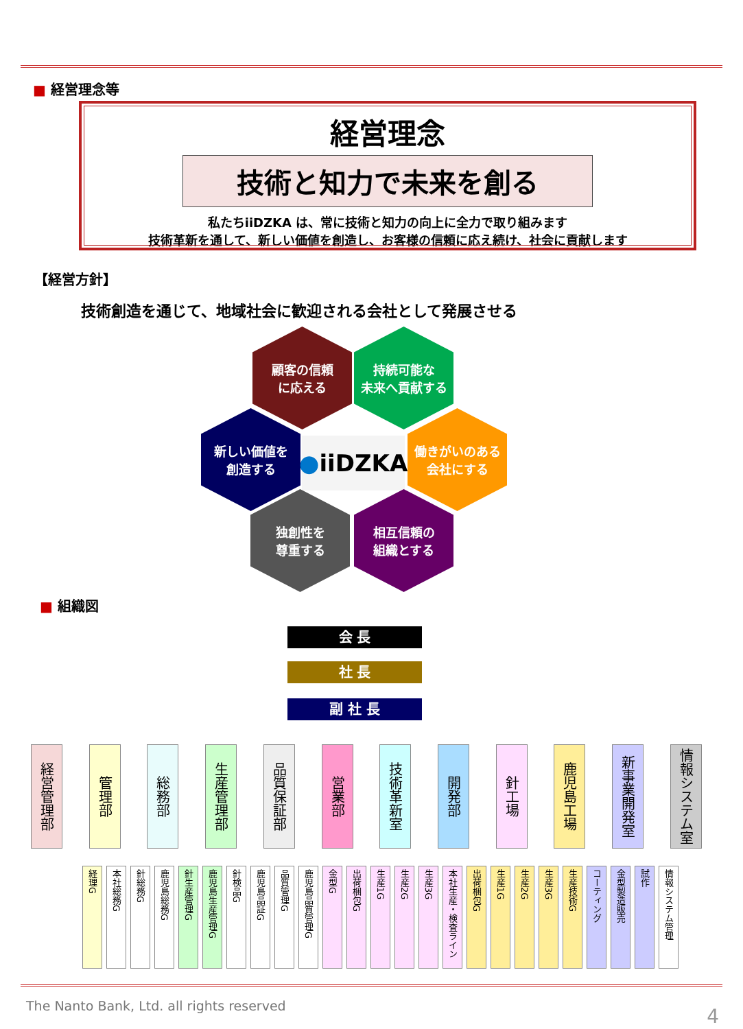■ 経営理念等
経営理念
技術と知力で未来を創る
私たちiiDZKA は、常に技術と知力の向上に全力で取り組みます
技術革新を通して、新しい価値を創造し、お客様の信頼に応え続け、社会に貢献します
【経営方針】
技術創造を通じて、地域社会に歓迎される会社として発展させる
顧客の信頼
に応える
持続可能な
未来へ貢献する
新しい価値を
創造する
● iiDZKA
働きがいのある
会社にする
独創性を
尊重する
相互信頼の
組織とする
■ 組織図
会 長
社 長
副 社 長
経営管理部
管理部
総務部
生産管理部
品質保証部
営業部
技術革新室
開発部
針工場
鹿児島工場
新事業開発室
情報システム室
経理G
本社総務G
針総務G
鹿児島総務G
針生産管理G
鹿児島生産管理G
針検品G
鹿児島品証G
品質管理G
鹿児島品質管理G
金型G
出荷梱包G
生産1G
生産2G
生産3G
本社生産・検査ライン
出荷梱包G
生産1G
生産2G
生産3G
生産技術G
コーティング
金型製造販売
試作
情報システム管理
The Nanto Bank, Ltd. all rights reserved
4